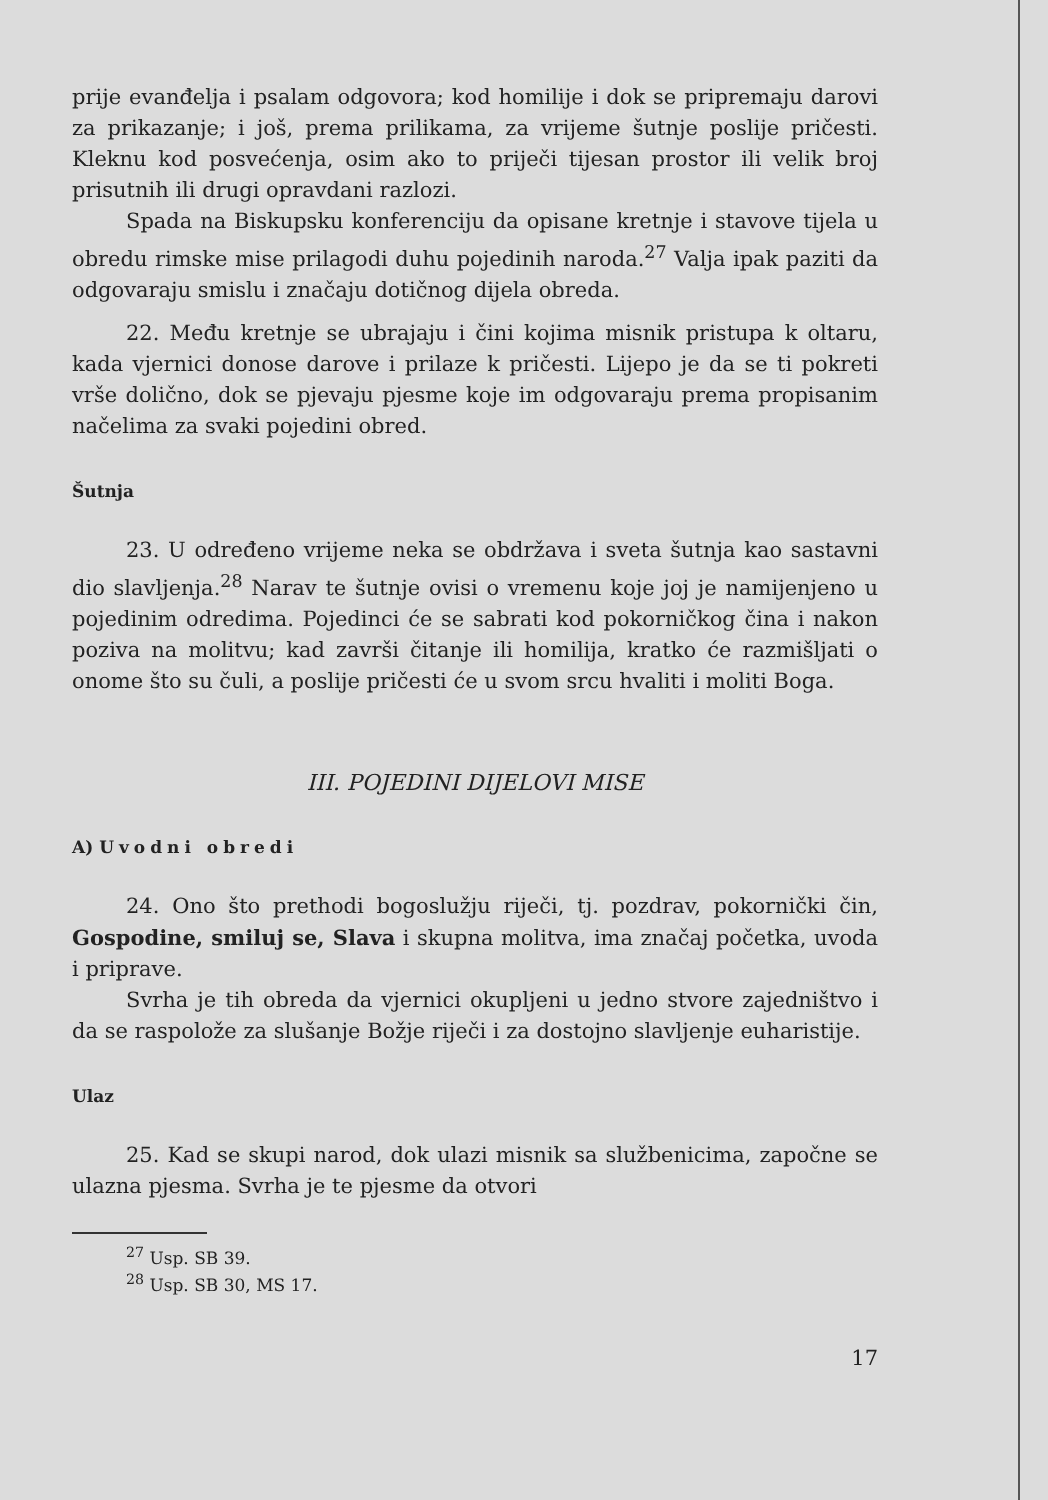prije evanđelja i psalam odgovora; kod homilije i dok se pripremaju darovi za prikazanje; i još, prema prilikama, za vrijeme šutnje poslije pričesti. Kleknu kod posvećenja, osim ako to priječi tijesan prostor ili velik broj prisutnih ili drugi opravdani razlozi.
Spada na Biskupsku konferenciju da opisane kretnje i stavove tijela u obredu rimske mise prilagodi duhu pojedinih naroda.<sup>27</sup> Valja ipak paziti da odgovaraju smislu i značaju dotičnog dijela obreda.
22. Među kretnje se ubrajaju i čini kojima misnik pristupa k oltaru, kada vjernici donose darove i prilaze k pričesti. Lijepo je da se ti pokreti vrše dolično, dok se pjevaju pjesme koje im odgovaraju prema propisanim načelima za svaki pojedini obred.
Šutnja
23. U određeno vrijeme neka se obdržava i sveta šutnja kao sastavni dio slavljenja.<sup>28</sup> Narav te šutnje ovisi o vremenu koje joj je namijenjeno u pojedinim odredima. Pojedinci će se sabrati kod pokorničkog čina i nakon poziva na molitvu; kad završi čitanje ili homilija, kratko će razmišljati o onome što su čuli, a poslije pričesti će u svom srcu hvaliti i moliti Boga.
III. POJEDINI DIJELOVI MISE
A) Uvodni obredi
24. Ono što prethodi bogoslužju riječi, tj. pozdrav, pokornički čin, Gospodine, smiluj se, Slava i skupna molitva, ima značaj početka, uvoda i priprave.
Svrha je tih obreda da vjernici okupljeni u jedno stvore zajedništvo i da se raspolože za slušanje Božje riječi i za dostojno slavljenje euharistije.
Ulaz
25. Kad se skupi narod, dok ulazi misnik sa službenicima, započne se ulazna pjesma. Svrha je te pjesme da otvori
<sup>27</sup> Usp. SB 39.
<sup>28</sup> Usp. SB 30, MS 17.
17